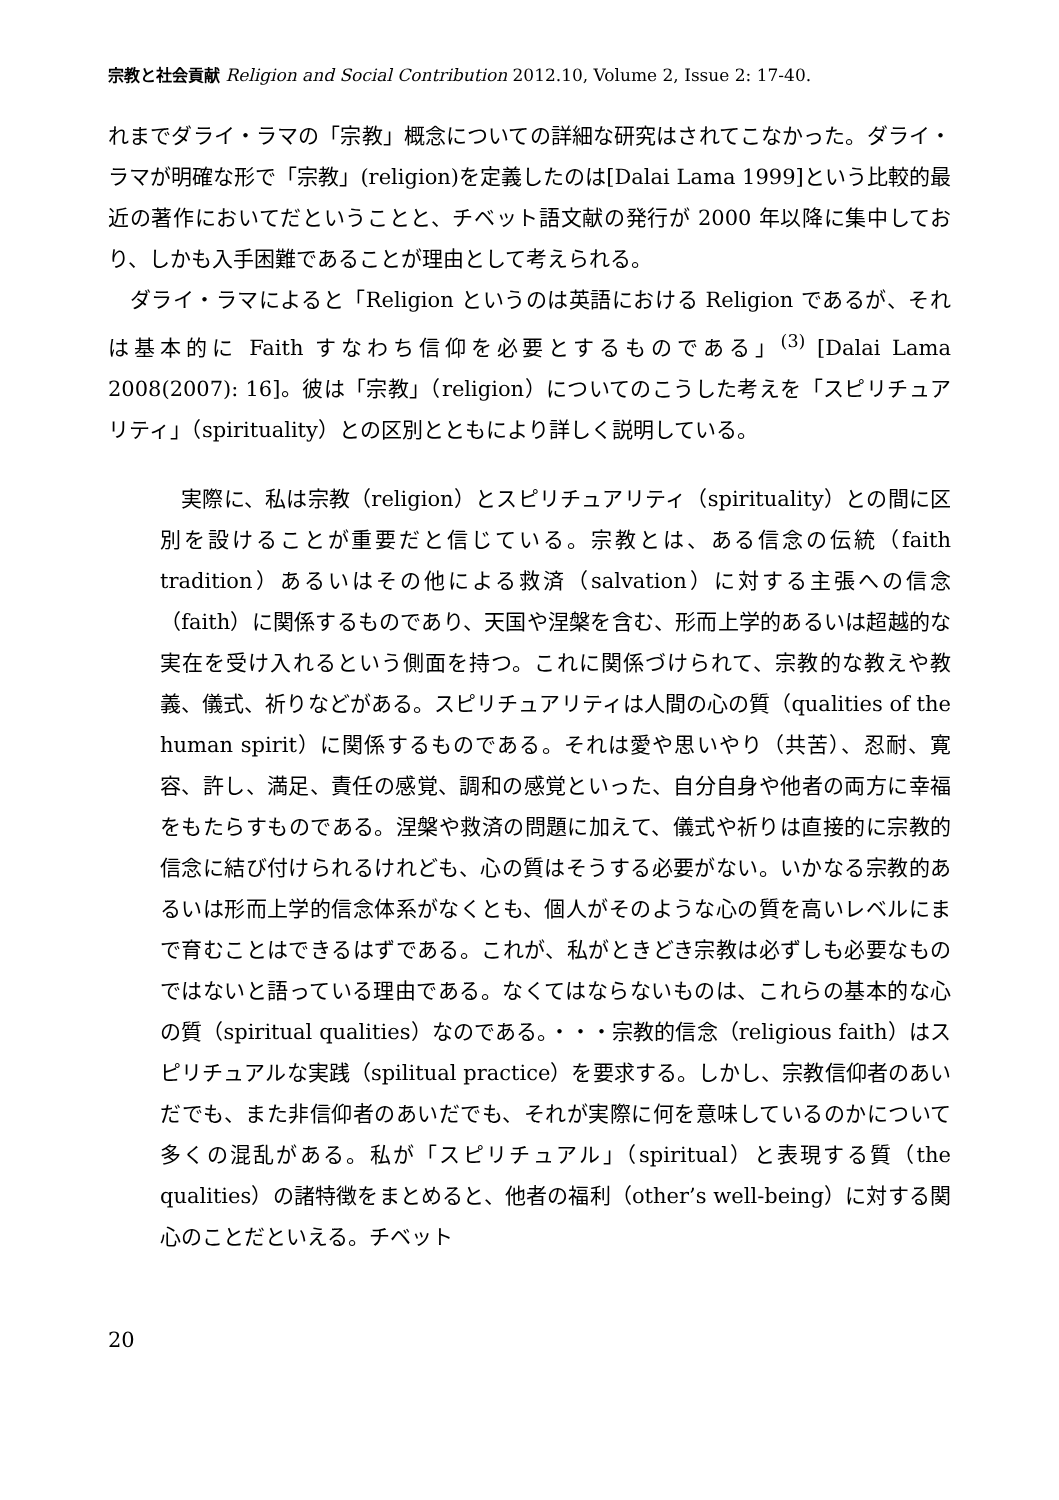宗教と社会貢献 Religion and Social Contribution 2012.10, Volume 2, Issue 2: 17-40.
れまでダライ・ラマの「宗教」概念についての詳細な研究はされてこなかった。ダライ・ラマが明確な形で「宗教」(religion)を定義したのは[Dalai Lama 1999]という比較的最近の著作においてだということと、チベット語文献の発行が 2000 年以降に集中しており、しかも入手困難であることが理由として考えられる。
　ダライ・ラマによると「Religion というのは英語における Religion であるが、それは基本的に Faith すなわち信仰を必要とするものである」<sup>(3)</sup> [Dalai Lama 2008(2007): 16]。彼は「宗教」（religion）についてのこうした考えを「スピリチュアリティ」（spirituality）との区別とともにより詳しく説明している。
　実際に、私は宗教（religion）とスピリチュアリティ（spirituality）との間に区別を設けることが重要だと信じている。宗教とは、ある信念の伝統（faith tradition）あるいはその他による救済（salvation）に対する主張への信念（faith）に関係するものであり、天国や涅槃を含む、形而上学的あるいは超越的な実在を受け入れるという側面を持つ。これに関係づけられて、宗教的な教えや教義、儀式、祈りなどがある。スピリチュアリティは人間の心の質（qualities of the human spirit）に関係するものである。それは愛や思いやり（共苦）、忍耐、寛容、許し、満足、責任の感覚、調和の感覚といった、自分自身や他者の両方に幸福をもたらすものである。涅槃や救済の問題に加えて、儀式や祈りは直接的に宗教的信念に結び付けられるけれども、心の質はそうする必要がない。いかなる宗教的あるいは形而上学的信念体系がなくとも、個人がそのような心の質を高いレベルにまで育むことはできるはずである。これが、私がときどき宗教は必ずしも必要なものではないと語っている理由である。なくてはならないものは、これらの基本的な心の質（spiritual qualities）なのである。・・・宗教的信念（religious faith）はスピリチュアルな実践（spilitual practice）を要求する。しかし、宗教信仰者のあいだでも、また非信仰者のあいだでも、それが実際に何を意味しているのかについて多くの混乱がある。私が「スピリチュアル」（spiritual）と表現する質（the qualities）の諸特徴をまとめると、他者の福利（other’s well-being）に対する関心のことだといえる。チベット
20